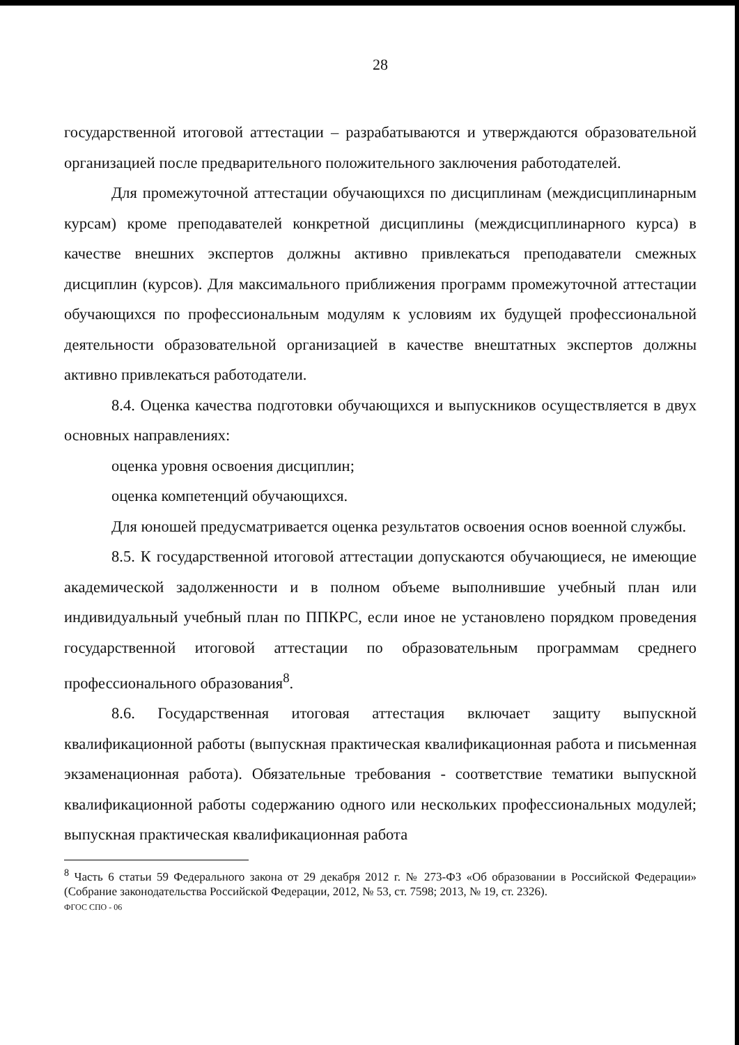28
государственной итоговой аттестации – разрабатываются и утверждаются образовательной организацией после предварительного положительного заключения работодателей.
Для промежуточной аттестации обучающихся по дисциплинам (междисциплинарным курсам) кроме преподавателей конкретной дисциплины (междисциплинарного курса) в качестве внешних экспертов должны активно привлекаться преподаватели смежных дисциплин (курсов). Для максимального приближения программ промежуточной аттестации обучающихся по профессиональным модулям к условиям их будущей профессиональной деятельности образовательной организацией в качестве внештатных экспертов должны активно привлекаться работодатели.
8.4. Оценка качества подготовки обучающихся и выпускников осуществляется в двух основных направлениях:
оценка уровня освоения дисциплин;
оценка компетенций обучающихся.
Для юношей предусматривается оценка результатов освоения основ военной службы.
8.5. К государственной итоговой аттестации допускаются обучающиеся, не имеющие академической задолженности и в полном объеме выполнившие учебный план или индивидуальный учебный план по ППКРС, если иное не установлено порядком проведения государственной итоговой аттестации по образовательным программам среднего профессионального образования<sup>8</sup>.
8.6. Государственная итоговая аттестация включает защиту выпускной квалификационной работы (выпускная практическая квалификационная работа и письменная экзаменационная работа). Обязательные требования - соответствие тематики выпускной квалификационной работы содержанию одного или нескольких профессиональных модулей; выпускная практическая квалификационная работа
<sup>8</sup> Часть 6 статьи 59 Федерального закона от 29 декабря 2012 г. № 273-ФЗ «Об образовании в Российской Федерации» (Собрание законодательства Российской Федерации, 2012, № 53, ст. 7598; 2013, № 19, ст. 2326).
ФГОС СПО - 06